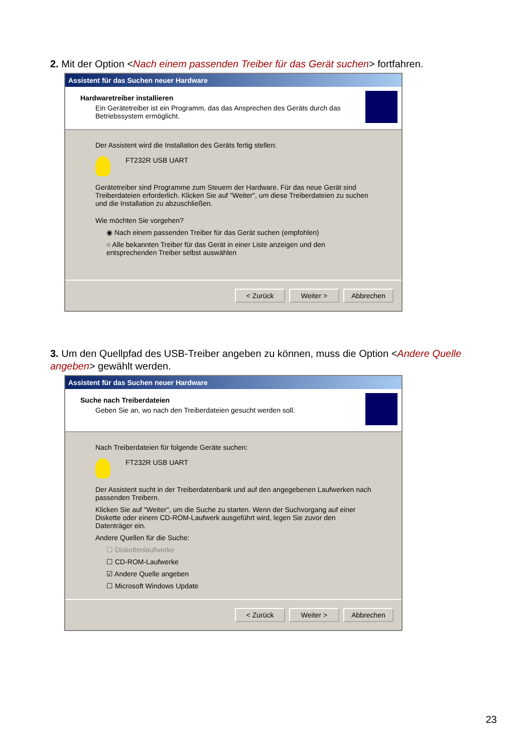2. Mit der Option <Nach einem passenden Treiber für das Gerät suchen> fortfahren.
Assistent für das Suchen neuer Hardware
Hardwaretreiber installieren
Ein Gerätetreiber ist ein Programm, das das Ansprechen des Geräts durch das Betriebssystem ermöglicht.
Der Assistent wird die Installation des Geräts fertig stellen:
FT232R USB UART
Gerätetreiber sind Programme zum Steuern der Hardware. Für das neue Gerät sind Treiberdateien erforderlich. Klicken Sie auf "Weiter", um diese Treiberdateien zu suchen und die Installation zu abzuschließen.
Wie möchten Sie vorgehen?
◉ Nach einem passenden Treiber für das Gerät suchen (empfohlen)
○ Alle bekannten Treiber für das Gerät in einer Liste anzeigen und den entsprechenden Treiber selbst auswählen
< Zurück Weiter > Abbrechen
3. Um den Quellpfad des USB-Treiber angeben zu können, muss die Option <Andere Quelle angeben> gewählt werden.
Assistent für das Suchen neuer Hardware
Suche nach Treiberdateien
Geben Sie an, wo nach den Treiberdateien gesucht werden soll.
Nach Treiberdateien für folgende Geräte suchen:
FT232R USB UART
Der Assistent sucht in der Treiberdatenbank und auf den angegebenen Laufwerken nach passenden Treibern.
Klicken Sie auf "Weiter", um die Suche zu starten. Wenn der Suchvorgang auf einer Diskette oder einem CD-ROM-Laufwerk ausgeführt wird, legen Sie zuvor den Datenträger ein.
Andere Quellen für die Suche:
☐ Diskettenlaufwerke
☐ CD-ROM-Laufwerke
☑ Andere Quelle angeben
☐ Microsoft Windows Update
< Zurück Weiter > Abbrechen
23